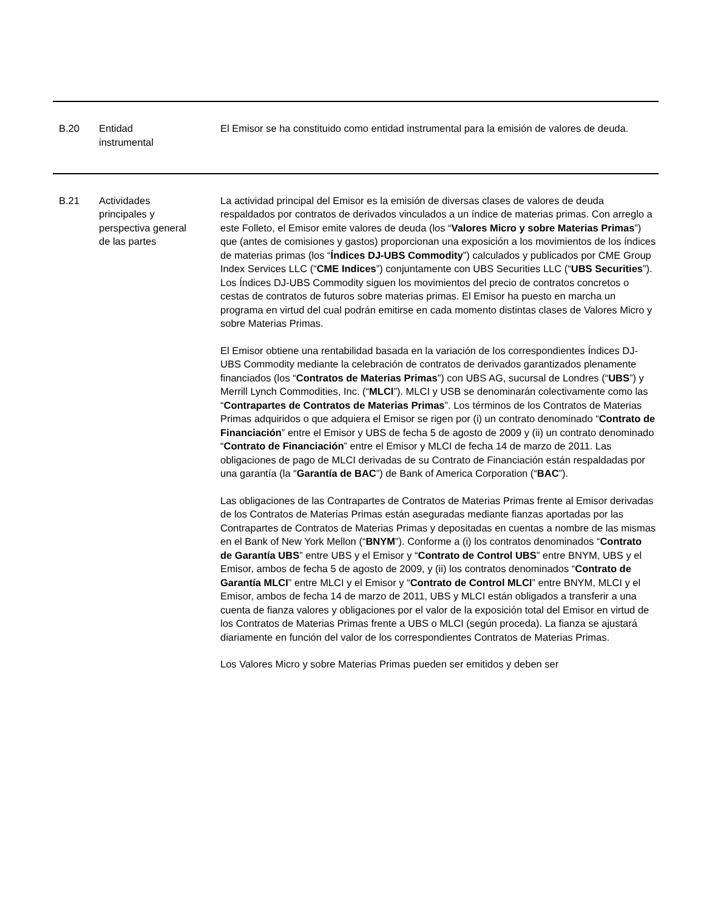| B.20 | Entidad instrumental | El Emisor se ha constituido como entidad instrumental para la emisión de valores de deuda. |
| B.21 | Actividades principales y perspectiva general de las partes | La actividad principal del Emisor es la emisión de diversas clases de valores de deuda respaldados por contratos de derivados vinculados a un índice de materias primas. Con arreglo a este Folleto, el Emisor emite valores de deuda (los “ Valores Micro y sobre Materias Primas ”) que (antes de comisiones y gastos) proporcionan una exposición a los movimientos de los índices de materias primas (los “ Índices DJ-UBS Commodity ”) calculados y publicados por CME Group Index Services LLC (“ CME Indices ”) conjuntamente con UBS Securities LLC (“ UBS Securities ”). Los Índices DJ-UBS Commodity siguen los movimientos del precio de contratos concretos o cestas de contratos de futuros sobre materias primas. El Emisor ha puesto en marcha un programa en virtud del cual podrán emitirse en cada momento distintas clases de Valores Micro y sobre Materias Primas. El Emisor obtiene una rentabilidad basada en la variación de los correspondientes Índices DJ-UBS Commodity mediante la celebración de contratos de derivados garantizados plenamente financiados (los “ Contratos de Materias Primas ”) con UBS AG, sucursal de Londres (“ UBS ”) y Merrill Lynch Commodities, Inc. (“ MLCI ”). MLCI y USB se denominarán colectivamente como las “ Contrapartes de Contratos de Materias Primas ”. Los términos de los Contratos de Materias Primas adquiridos o que adquiera el Emisor se rigen por (i) un contrato denominado “ Contrato de Financiación ” entre el Emisor y UBS de fecha 5 de agosto de 2009 y (ii) un contrato denominado “ Contrato de Financiación ” entre el Emisor y MLCI de fecha 14 de marzo de 2011. Las obligaciones de pago de MLCI derivadas de su Contrato de Financiación están respaldadas por una garantía (la “ Garantía de BAC ”) de Bank of America Corporation (“ BAC ”). Las obligaciones de las Contrapartes de Contratos de Materias Primas frente al Emisor derivadas de los Contratos de Materias Primas están aseguradas mediante fianzas aportadas por las Contrapartes de Contratos de Materias Primas y depositadas en cuentas a nombre de las mismas en el Bank of New York Mellon (“ BNYM ”). Conforme a (i) los contratos denominados “ Contrato de Garantía UBS ” entre UBS y el Emisor y “ Contrato de Control UBS ” entre BNYM, UBS y el Emisor, ambos de fecha 5 de agosto de 2009, y (ii) los contratos denominados “ Contrato de Garantía MLCI ” entre MLCI y el Emisor y “ Contrato de Control MLCI ” entre BNYM, MLCI y el Emisor, ambos de fecha 14 de marzo de 2011, UBS y MLCI están obligados a transferir a una cuenta de fianza valores y obligaciones por el valor de la exposición total del Emisor en virtud de los Contratos de Materias Primas frente a UBS o MLCI (según proceda). La fianza se ajustará diariamente en función del valor de los correspondientes Contratos de Materias Primas. Los Valores Micro y sobre Materias Primas pueden ser emitidos y deben ser |